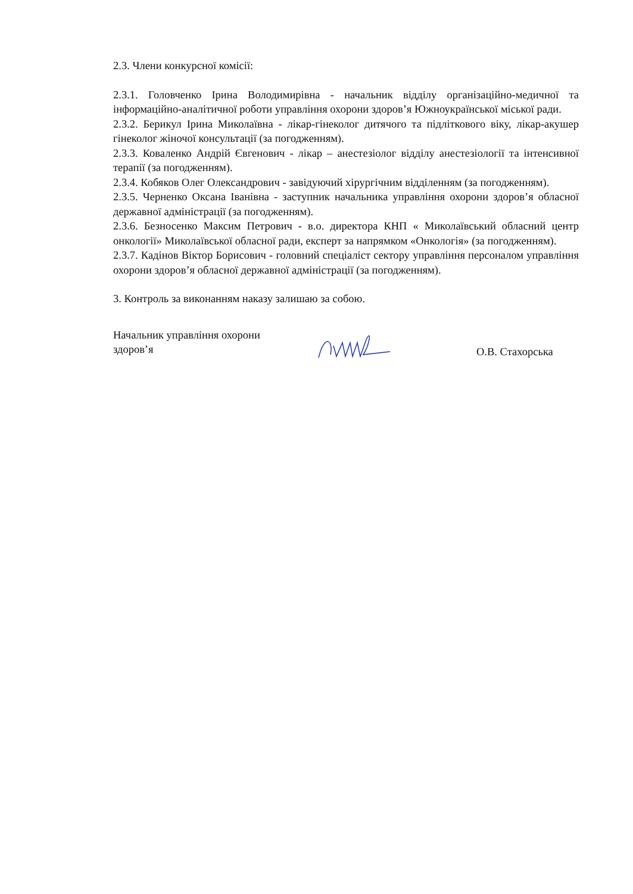2.3. Члени конкурсної комісії:
2.3.1. Головченко Ірина Володимирівна - начальник відділу організаційно-медичної та інформаційно-аналітичної роботи управління охорони здоров’я Южноукраїнської міської ради.
2.3.2. Берикул Ірина Миколаївна - лікар-гінеколог дитячого та підліткового віку, лікар-акушер гінеколог жіночої консультації (за погодженням).
2.3.3. Коваленко Андрій Євгенович - лікар – анестезіолог відділу анестезіології та інтенсивної терапії (за погодженням).
2.3.4. Кобяков Олег Олександрович - завідуючий хірургічним відділенням (за погодженням).
2.3.5. Черненко Оксана Іванівна - заступник начальника управління охорони здоров’я обласної державної адміністрації (за погодженням).
2.3.6. Безносенко Максим Петрович - в.о. директора КНП « Миколаївський обласний центр онкології» Миколаївської обласної ради, експерт за напрямком «Онкологія» (за погодженням).
2.3.7. Кадінов Віктор Борисович - головний спеціаліст сектору управління персоналом управління охорони здоров’я обласної державної адміністрації (за погодженням).
3. Контроль за виконанням наказу залишаю за собою.
Начальник управління охорони
здоров’я
О.В. Стахорська